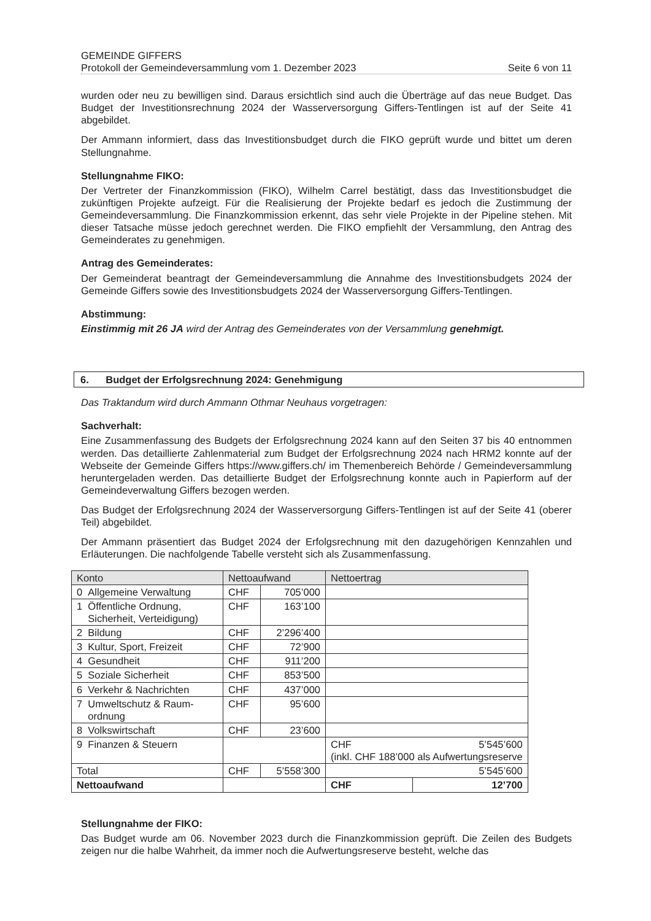GEMEINDE GIFFERS
Protokoll der Gemeindeversammlung vom 1. Dezember 2023 Seite 6 von 11
wurden oder neu zu bewilligen sind. Daraus ersichtlich sind auch die Überträge auf das neue Budget. Das Budget der Investitionsrechnung 2024 der Wasserversorgung Giffers-Tentlingen ist auf der Seite 41 abgebildet.
Der Ammann informiert, dass das Investitionsbudget durch die FIKO geprüft wurde und bittet um deren Stellungnahme.
Stellungnahme FIKO:
Der Vertreter der Finanzkommission (FIKO), Wilhelm Carrel bestätigt, dass das Investitionsbudget die zukünftigen Projekte aufzeigt. Für die Realisierung der Projekte bedarf es jedoch die Zustimmung der Gemeindeversammlung. Die Finanzkommission erkennt, das sehr viele Projekte in der Pipeline stehen. Mit dieser Tatsache müsse jedoch gerechnet werden. Die FIKO empfiehlt der Versammlung, den Antrag des Gemeinderates zu genehmigen.
Antrag des Gemeinderates:
Der Gemeinderat beantragt der Gemeindeversammlung die Annahme des Investitionsbudgets 2024 der Gemeinde Giffers sowie des Investitionsbudgets 2024 der Wasserversorgung Giffers-Tentlingen.
Abstimmung:
Einstimmig mit 26 JA wird der Antrag des Gemeinderates von der Versammlung genehmigt.
6. Budget der Erfolgsrechnung 2024: Genehmigung
Das Traktandum wird durch Ammann Othmar Neuhaus vorgetragen:
Sachverhalt:
Eine Zusammenfassung des Budgets der Erfolgsrechnung 2024 kann auf den Seiten 37 bis 40 entnommen werden. Das detaillierte Zahlenmaterial zum Budget der Erfolgsrechnung 2024 nach HRM2 konnte auf der Webseite der Gemeinde Giffers https://www.giffers.ch/ im Themenbereich Behörde / Gemeindeversammlung heruntergeladen werden. Das detaillierte Budget der Erfolgsrechnung konnte auch in Papierform auf der Gemeindeverwaltung Giffers bezogen werden.
Das Budget der Erfolgsrechnung 2024 der Wasserversorgung Giffers-Tentlingen ist auf der Seite 41 (oberer Teil) abgebildet.
Der Ammann präsentiert das Budget 2024 der Erfolgsrechnung mit den dazugehörigen Kennzahlen und Erläuterungen. Die nachfolgende Tabelle versteht sich als Zusammenfassung.
| Konto | Nettoaufwand | | Nettoertrag | |
| --- | --- | --- | --- | --- |
| 0 Allgemeine Verwaltung | CHF | 705’000 | | |
| 1 Öffentliche Ordnung, Sicherheit, Verteidigung) | CHF | 163’100 | | |
| 2 Bildung | CHF | 2’296’400 | | |
| 3 Kultur, Sport, Freizeit | CHF | 72’900 | | |
| 4 Gesundheit | CHF | 911’200 | | |
| 5 Soziale Sicherheit | CHF | 853’500 | | |
| 6 Verkehr & Nachrichten | CHF | 437’000 | | |
| 7 Umweltschutz & Raum- ordnung | CHF | 95’600 | | |
| 8 Volkswirtschaft | CHF | 23’600 | | |
| 9 Finanzen & Steuern | | | CHF 5’545’600 (inkl. CHF 188’000 als Aufwertungsreserve | |
| Total | CHF | 5’558’300 | 5’545’600 | |
| Nettoaufwand | | | CHF | 12’700 |
Stellungnahme der FIKO:
Das Budget wurde am 06. November 2023 durch die Finanzkommission geprüft. Die Zeilen des Budgets zeigen nur die halbe Wahrheit, da immer noch die Aufwertungsreserve besteht, welche das